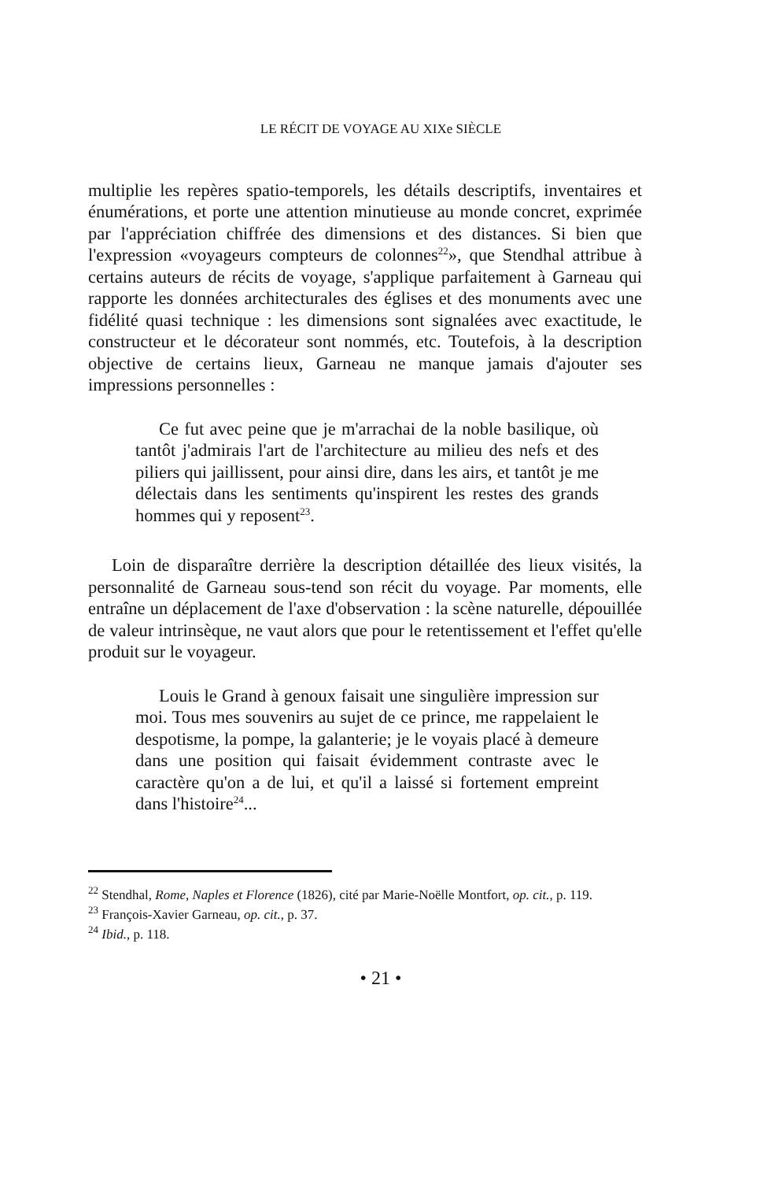LE RÉCIT DE VOYAGE AU XIXe SIÈCLE
multiplie les repères spatio-temporels, les détails descriptifs, inventaires et énumérations, et porte une attention minutieuse au monde concret, exprimée par l'appréciation chiffrée des dimensions et des distances. Si bien que l'expression «voyageurs compteurs de colonnes<sup>22</sup>», que Stendhal attribue à certains auteurs de récits de voyage, s'applique parfaitement à Garneau qui rapporte les données architecturales des églises et des monuments avec une fidélité quasi technique : les dimensions sont signalées avec exactitude, le constructeur et le décorateur sont nommés, etc. Toutefois, à la description objective de certains lieux, Garneau ne manque jamais d'ajouter ses impressions personnelles :
Ce fut avec peine que je m'arrachai de la noble basilique, où tantôt j'admirais l'art de l'architecture au milieu des nefs et des piliers qui jaillissent, pour ainsi dire, dans les airs, et tantôt je me délectais dans les sentiments qu'inspirent les restes des grands hommes qui y reposent<sup>23</sup>.
Loin de disparaître derrière la description détaillée des lieux visités, la personnalité de Garneau sous-tend son récit du voyage. Par moments, elle entraîne un déplacement de l'axe d'observation : la scène naturelle, dépouillée de valeur intrinsèque, ne vaut alors que pour le retentissement et l'effet qu'elle produit sur le voyageur.
Louis le Grand à genoux faisait une singulière impression sur moi. Tous mes souvenirs au sujet de ce prince, me rappelaient le despotisme, la pompe, la galanterie; je le voyais placé à demeure dans une position qui faisait évidemment contraste avec le caractère qu'on a de lui, et qu'il a laissé si fortement empreint dans l'histoire<sup>24</sup>...
<sup>22</sup> Stendhal, Rome, Naples et Florence (1826), cité par Marie-Noëlle Montfort, op. cit., p. 119.
<sup>23</sup> François-Xavier Garneau, op. cit., p. 37.
<sup>24</sup> Ibid., p. 118.
• 21 •